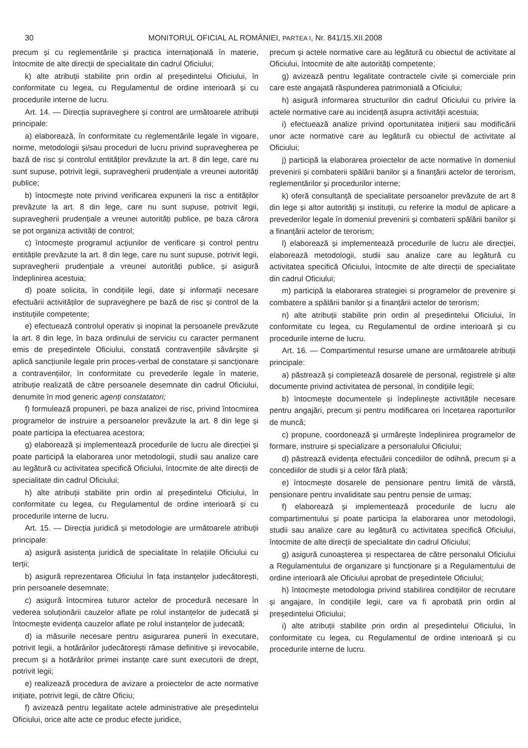30 MONITORUL OFICIAL AL ROMÂNIEI, PARTEA I, Nr. 841/15.XII.2008
precum și cu reglementările și practica internațională în materie, întocmite de alte direcții de specialitate din cadrul Oficiului;
k) alte atribuții stabilite prin ordin al președintelui Oficiului, în conformitate cu legea, cu Regulamentul de ordine interioară și cu procedurile interne de lucru.
Art. 14. — Direcția supraveghere și control are următoarele atribuții principale:
a) elaborează, în conformitate cu reglementările legale în vigoare, norme, metodologii și/sau proceduri de lucru privind supravegherea pe bază de risc și controlul entităților prevăzute la art. 8 din lege, care nu sunt supuse, potrivit legii, supravegherii prudențiale a vreunei autorități publice;
b) întocmește note privind verificarea expunerii la risc a entităților prevăzute la art. 8 din lege, care nu sunt supuse, potrivit legii, supravegherii prudențiale a vreunei autorități publice, pe baza cărora se pot organiza activități de control;
c) întocmește programul acțiunilor de verificare și control pentru entitățile prevăzute la art. 8 din lege, care nu sunt supuse, potrivit legii, supravegherii prudențiale a vreunei autorități publice, și asigură îndeplinirea acestuia;
d) poate solicita, în condițiile legii, date și informații necesare efectuării activităților de supraveghere pe bază de risc și control de la instituțiile competente;
e) efectuează controlul operativ și inopinat la persoanele prevăzute la art. 8 din lege, în baza ordinului de serviciu cu caracter permanent emis de președintele Oficiului, constată contravențiile săvârșite și aplică sancțiunile legale prin proces-verbal de constatare și sancționare a contravențiilor, în conformitate cu prevederile legale în materie, atribuție realizată de către persoanele desemnate din cadrul Oficiului, denumite în mod generic agenți constatatori;
f) formulează propuneri, pe baza analizei de risc, privind întocmirea programelor de instruire a persoanelor prevăzute la art. 8 din lege și poate participa la efectuarea acestora;
g) elaborează și implementează procedurile de lucru ale direcției și poate participă la elaborarea unor metodologii, studii sau analize care au legătură cu activitatea specifică Oficiului, întocmite de alte direcții de specialitate din cadrul Oficiului;
h) alte atribuții stabilite prin ordin al președintelui Oficiului, în conformitate cu legea, cu Regulamentul de ordine interioară și cu procedurile interne de lucru.
Art. 15. — Direcția juridică și metodologie are următoarele atribuții principale:
a) asigură asistența juridică de specialitate în relațiile Oficiului cu terții;
b) asigură reprezentarea Oficiului în fața instanțelor judecătorești, prin persoanele desemnate;
c) asigură întocmirea tuturor actelor de procedură necesare în vederea soluționării cauzelor aflate pe rolul instanțelor de judecată și întocmește evidența cauzelor aflate pe rolul instanțelor de judecată;
d) ia măsurile necesare pentru asigurarea punerii în executare, potrivit legii, a hotărârilor judecătorești rămase definitive și irevocabile, precum și a hotărârilor primei instanțe care sunt executorii de drept, potrivit legii;
e) realizează procedura de avizare a proiectelor de acte normative inițiate, potrivit legii, de către Oficiu;
f) avizează pentru legalitate actele administrative ale președintelui Oficiului, orice alte acte ce produc efecte juridice,
precum și actele normative care au legătură cu obiectul de activitate al Oficiului, întocmite de alte autorități competente;
g) avizează pentru legalitate contractele civile și comerciale prin care este angajată răspunderea patrimonială a Oficiului;
h) asigură informarea structurilor din cadrul Oficiului cu privire la actele normative care au incidență asupra activității acestuia;
i) efectuează analize privind oportunitatea inițierii sau modificării unor acte normative care au legătură cu obiectul de activitate al Oficiului;
j) participă la elaborarea proiectelor de acte normative în domeniul prevenirii și combaterii spălării banilor și a finanțării actelor de terorism, reglementărilor și procedurilor interne;
k) oferă consultanță de specialitate persoanelor prevăzute de art 8 din lege și altor autorități și instituții, cu referire la modul de aplicare a prevederilor legale în domeniul prevenirii și combaterii spălării banilor și a finanțării actelor de terorism;
l) elaborează și implementează procedurile de lucru ale direcției, elaborează metodologii, studii sau analize care au legătură cu activitatea specifică Oficiului, întocmite de alte direcții de specialitate din cadrul Oficiului;
m) participă la elaborarea strategiei si programelor de prevenire și combatere a spălării banilor și a finanțării actelor de terorism;
n) alte atribuții stabilite prin ordin al președintelui Oficiului, în conformitate cu legea, cu Regulamentul de ordine interioară și cu procedurile interne de lucru.
Art. 16. — Compartimentul resurse umane are următoarele atribuții principale:
a) păstrează și completează dosarele de personal, registrele și alte documente privind activitatea de personal, în condițiile legii;
b) întocmește documentele și îndeplinește activitățile necesare pentru angajări, precum și pentru modificarea ori încetarea raporturilor de muncă;
c) propune, coordonează și urmărește îndeplinirea programelor de formare, instruire și specializare a personalului Oficiului;
d) păstrează evidența efectuării concediilor de odihnă, precum și a concediilor de studii și a celor fără plată;
e) întocmește dosarele de pensionare pentru limită de vârstă, pensionare pentru invaliditate sau pentru pensie de urmaș;
f) elaborează și implementează procedurile de lucru ale compartimentului și poate participa la elaborarea unor metodologii, studii sau analize care au legătură cu activitatea specifică Oficiului, întocmite de alte direcții de specialitate din cadrul Oficiului;
g) asigură cunoașterea și respectarea de către personalul Oficiului a Regulamentului de organizare și funcționare și a Regulamentului de ordine interioară ale Oficiului aprobat de președintele Oficiului;
h) întocmește metodologia privind stabilirea condițiilor de recrutare și angajare, în condițiile legii, care va fi aprobată prin ordin al președintelui Oficiului;
i) alte atribuții stabilite prin ordin al președintelui Oficiului, în conformitate cu legea, cu Regulamentul de ordine interioară și cu procedurile interne de lucru.